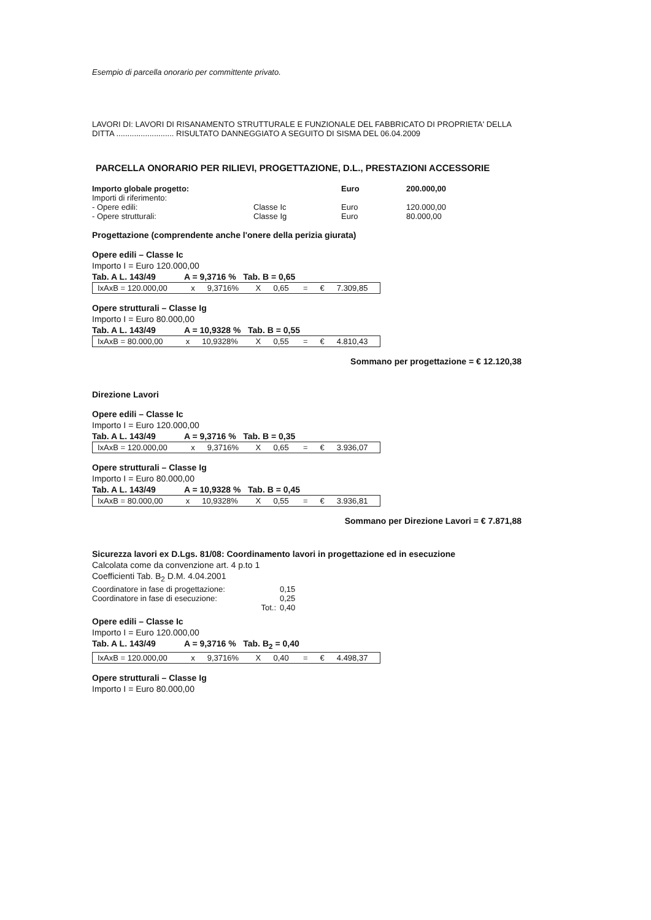Esempio di parcella onorario per committente privato.
LAVORI DI: LAVORI DI RISANAMENTO STRUTTURALE E FUNZIONALE DEL FABBRICATO DI PROPRIETA' DELLA DITTA .......................... RISULTATO DANNEGGIATO A SEGUITO DI SISMA DEL 06.04.2009
PARCELLA ONORARIO PER RILIEVI, PROGETTAZIONE, D.L., PRESTAZIONI ACCESSORIE
| Importo globale progetto: | | Euro | 200.000,00 |
| Importi di riferimento: | | | |
| - Opere edili: | Classe Ic | Euro | 120.000,00 |
| - Opere strutturali: | Classe Ig | Euro | 80.000,00 |
Progettazione (comprendente anche l'onere della perizia giurata)
Opere edili – Classe Ic
Importo I = Euro 120.000,00
Tab. A L. 143/49 A = 9,3716 % Tab. B = 0,65
| IxAxB = 120.000,00 | x | 9,3716% | X | 0,65 | = | € | 7.309,85 |
Opere strutturali – Classe Ig
Importo I = Euro 80.000,00
Tab. A L. 143/49 A = 10,9328 % Tab. B = 0,55
| IxAxB = 80.000,00 | x | 10,9328% | X | 0,55 | = | € | 4.810,43 |
Sommano per progettazione = € 12.120,38
Direzione Lavori
Opere edili – Classe Ic
Importo I = Euro 120.000,00
Tab. A L. 143/49 A = 9,3716 % Tab. B = 0,35
| IxAxB = 120.000,00 | x | 9,3716% | X | 0,65 | = | € | 3.936,07 |
Opere strutturali – Classe Ig
Importo I = Euro 80.000,00
Tab. A L. 143/49 A = 10,9328 % Tab. B = 0,45
| IxAxB = 80.000,00 | x | 10,9328% | X | 0,55 | = | € | 3.936,81 |
Sommano per Direzione Lavori = € 7.871,88
Sicurezza lavori ex D.Lgs. 81/08: Coordinamento lavori in progettazione ed in esecuzione
Calcolata come da convenzione art. 4 p.to 1
Coefficienti Tab. B<sub>2</sub> D.M. 4.04.2001
| Coordinatore in fase di progettazione: | 0,15 |
| Coordinatore in fase di esecuzione: | 0,25 |
| Tot.: | 0,40 |
Opere edili – Classe Ic
Importo I = Euro 120.000,00
Tab. A L. 143/49 A = 9,3716 % Tab. B<sub>2</sub> = 0,40
| IxAxB = 120.000,00 | x | 9,3716% | X | 0,40 | = | € | 4.498,37 |
Opere strutturali – Classe Ig
Importo I = Euro 80.000,00